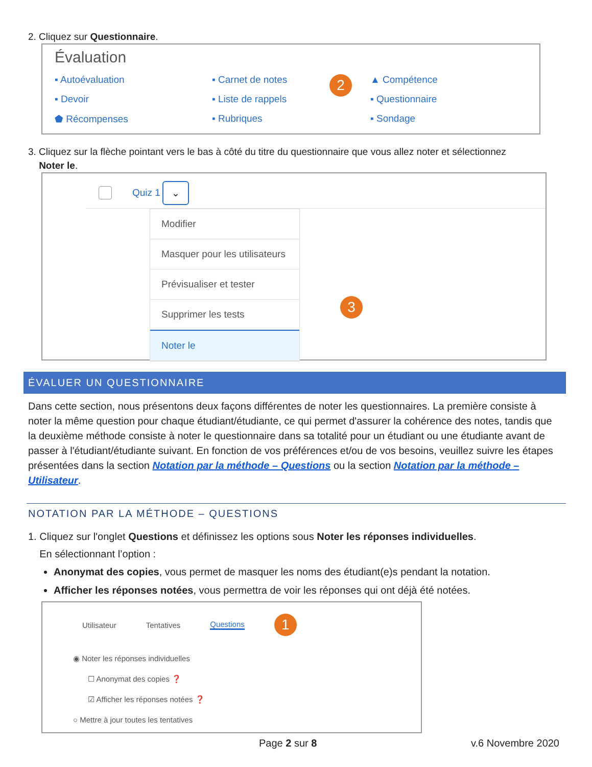2. Cliquez sur Questionnaire.
Évaluation
▪ Autoévaluation ▪ Carnet de notes 2 ▲ Compétence ▪ Devoir ▪ Liste de rappels ▪ Questionnaire ⬟ Récompenses ▪ Rubriques ▪ Sondage
3. Cliquez sur la flèche pointant vers le bas à côté du titre du questionnaire que vous allez noter et sélectionnez
Noter le.
Quiz 1 ⌄
Modifier
Masquer pour les utilisateurs
Prévisualiser et tester
Supprimer les tests
Noter le
3
ÉVALUER UN QUESTIONNAIRE
Dans cette section, nous présentons deux façons différentes de noter les questionnaires. La première consiste à noter la même question pour chaque étudiant/étudiante, ce qui permet d'assurer la cohérence des notes, tandis que la deuxième méthode consiste à noter le questionnaire dans sa totalité pour un étudiant ou une étudiante avant de passer à l'étudiant/étudiante suivant. En fonction de vos préférences et/ou de vos besoins, veuillez suivre les étapes présentées dans la section Notation par la méthode – Questions ou la section Notation par la méthode –Utilisateur.
NOTATION PAR LA MÉTHODE – QUESTIONS
1. Cliquez sur l'onglet Questions et définissez les options sous Noter les réponses individuelles.
En sélectionnant l’option :
Anonymat des copies, vous permet de masquer les noms des étudiant(e)s pendant la notation.
Afficher les réponses notées, vous permettra de voir les réponses qui ont déjà été notées.
Utilisateur Tentatives Questions 1
◉ Noter les réponses individuelles
☐ Anonymat des copies ❓
☑ Afficher les réponses notées ❓
○ Mettre à jour toutes les tentatives
Page 2 sur 8 v.6 Novembre 2020